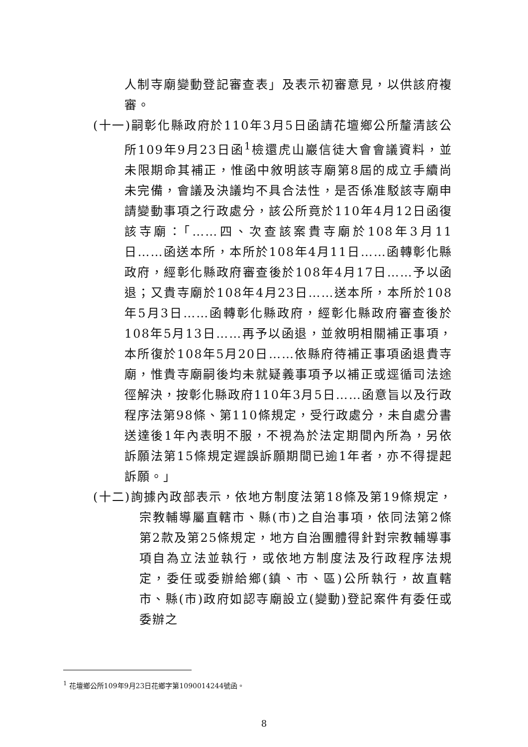人制寺廟變動登記審查表」及表示初審意見，以供該府複審。
(十一)嗣彰化縣政府於110年3月5日函請花壇鄉公所釐清該公所109年9月23日函<sup>1</sup>檢還虎山巖信徒大會會議資料，並未限期命其補正，惟函中敘明該寺廟第8屆的成立手續尚未完備，會議及決議均不具合法性，是否係准駁該寺廟申請變動事項之行政處分，該公所竟於110年4月12日函復該寺廟：「……四、次查該案貴寺廟於108年3月11日……函送本所，本所於108年4月11日……函轉彰化縣政府，經彰化縣政府審查後於108年4月17日……予以函退；又貴寺廟於108年4月23日……送本所，本所於108年5月3日……函轉彰化縣政府，經彰化縣政府審查後於108年5月13日……再予以函退，並敘明相關補正事項，本所復於108年5月20日……依縣府待補正事項函退貴寺廟，惟貴寺廟嗣後均未就疑義事項予以補正或逕循司法途徑解決，按彰化縣政府110年3月5日……函意旨以及行政程序法第98條、第110條規定，受行政處分，未自處分書送達後1年內表明不服，不視為於法定期間內所為，另依訴願法第15條規定遲誤訴願期間已逾1年者，亦不得提起訴願。」
(十二)詢據內政部表示，依地方制度法第18條及第19條規定，宗教輔導屬直轄市、縣(市)之自治事項，依同法第2條第2款及第25條規定，地方自治團體得針對宗教輔導事項自為立法並執行，或依地方制度法及行政程序法規定，委任或委辦給鄉(鎮、市、區)公所執行，故直轄市、縣(市)政府如認寺廟設立(變動)登記案件有委任或委辦之
<sup>1</sup> 花壇鄉公所109年9月23日花鄉字第1090014244號函。
8